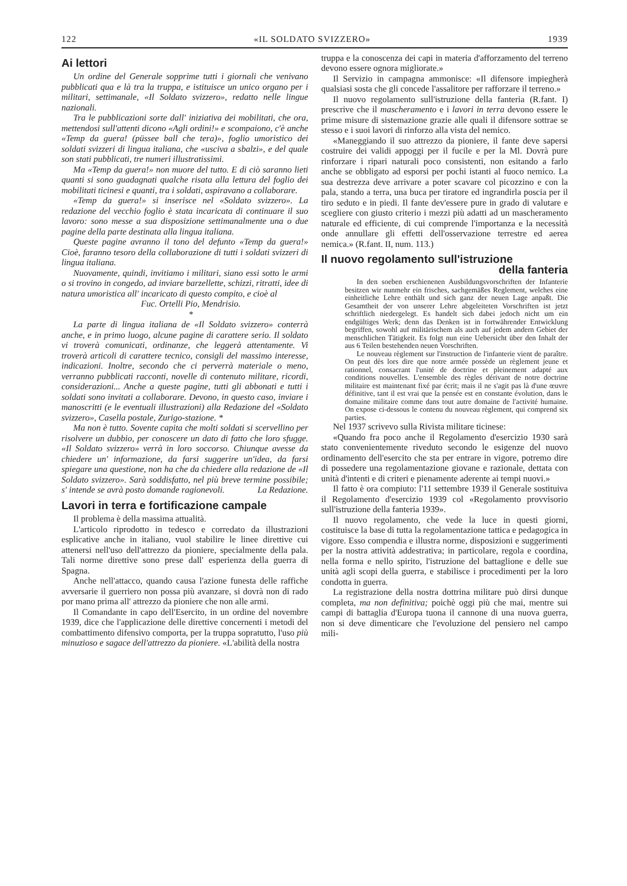122 «IL SOLDATO SVIZZERO» 1939
Ai lettori
Un ordine del Generale sopprime tutti i giornali che venivano pubblicati qua e là tra la truppa, e istituisce un unico organo per i militari, settimanale, «Il Soldato svizzero», redatto nelle lingue nazionali.
Tra le pubblicazioni sorte dall' iniziativa dei mobilitati, che ora, mettendosi sull'attenti dicono «Agli ordini!» e scompaiono, c'è anche «Temp da guera! (püssee ball che tera)», foglio umoristico dei soldati svizzeri di lingua italiana, che «usciva a sbalzi», e del quale son stati pubblicati, tre numeri illustratissimi.
Ma «Temp da guera!» non muore del tutto. E di ciò saranno lieti quanti si sono guadagnati qualche risata alla lettura del foglio dei mobilitati ticinesi e quanti, tra i soldati, aspiravano a collaborare.
«Temp da guera!» si inserisce nel «Soldato svizzero». La redazione del vecchio foglio è stata incaricata di continuare il suo lavoro: sono messe a sua disposizione settimanalmente una o due pagine della parte destinata alla lingua italiana.
Queste pagine avranno il tono del defunto «Temp da guera!» Cioè, faranno tesoro della collaborazione di tutti i soldati svizzeri di lingua italiana.
Nuovamente, quindi, invitiamo i militari, siano essi sotto le armi o si trovino in congedo, ad inviare barzellette, schizzi, ritratti, idee di natura umoristica all' incaricato di questo compito, e cioè al
Fuc. Ortelli Pio, Mendrisio.
*
La parte di lingua italiana de «Il Soldato svizzero» conterrà anche, e in primo luogo, alcune pagine di carattere serio. Il soldato vi troverà comunicati, ordinanze, che leggerà attentamente. Vi troverà articoli di carattere tecnico, consigli del massimo interesse, indicazioni. Inoltre, secondo che ci perverrà materiale o meno, verranno pubblicati racconti, novelle di contenuto militare, ricordi, considerazioni... Anche a queste pagine, tutti gli abbonati e tutti i soldati sono invitati a collaborare. Devono, in questo caso, inviare i manoscritti (e le eventuali illustrazioni) alla Redazione del «Soldato svizzero», Casella postale, Zurigo-stazione. *
Ma non è tutto. Sovente capita che molti soldati si scervellino per risolvere un dubbio, per conoscere un dato di fatto che loro sfugge. «Il Soldato svizzero» verrà in loro soccorso. Chiunque avesse da chiedere un' informazione, da farsi suggerire un'idea, da farsi spiegare una questione, non ha che da chiedere alla redazione de «Il Soldato svizzero». Sarà soddisfatto, nel più breve termine possibile; s' intende se avrà posto domande ragionevoli. La Redazione.
Lavori in terra e fortificazione campale
Il problema è della massima attualità.
L'articolo riprodotto in tedesco e corredato da illustrazioni esplicative anche in italiano, vuol stabilire le linee direttive cui attenersi nell'uso dell'attrezzo da pioniere, specialmente della pala. Tali norme direttive sono prese dall' esperienza della guerra di Spagna.
Anche nell'attacco, quando causa l'azione funesta delle raffiche avversarie il guerriero non possa più avanzare, si dovrà non di rado por mano prima all' attrezzo da pioniere che non alle armi.
Il Comandante in capo dell'Esercito, in un ordine del novembre 1939, dice che l'applicazione delle direttive concernenti i metodi del combattimento difensivo comporta, per la truppa sopratutto, l'uso più minuzioso e sagace dell'attrezzo da pioniere. «L'abilità della nostra
truppa e la conoscenza dei capi in materia d'afforzamento del terreno devono essere ognora migliorate.»
Il Servizio in campagna ammonisce: «Il difensore impiegherà qualsiasi sosta che gli concede l'assalitore per rafforzare il terreno.»
Il nuovo regolamento sull'istruzione della fanteria (R.fant. I) prescrive che il mascheramento e i lavori in terra devono essere le prime misure di sistemazione grazie alle quali il difensore sottrae se stesso e i suoi lavori di rinforzo alla vista del nemico.
«Maneggiando il suo attrezzo da pioniere, il fante deve sapersi costruire dei validi appoggi per il fucile e per la Ml. Dovrà pure rinforzare i ripari naturali poco consistenti, non esitando a farlo anche se obbligato ad esporsi per pochi istanti al fuoco nemico. La sua destrezza deve arrivare a poter scavare col picozzino e con la pala, stando a terra, una buca per tiratore ed ingrandirla poscia per il tiro seduto e in piedi. Il fante dev'essere pure in grado di valutare e scegliere con giusto criterio i mezzi più adatti ad un mascheramento naturale ed efficiente, di cui comprende l'importanza e la necessità onde annullare gli effetti dell'osservazione terrestre ed aerea nemica.» (R.fant. II, num. 113.)
Il nuovo regolamento sull'istruzione
della fanteria
In den soeben erschienenen Ausbildungsvorschriften der Infanterie besitzen wir nunmehr ein frisches, sachgemäßes Reglement, welches eine einheitliche Lehre enthält und sich ganz der neuen Lage anpaßt. Die Gesamtheit der von unserer Lehre abgeleiteten Vorschriften ist jetzt schriftlich niedergelegt. Es handelt sich dabei jedoch nicht um ein endgültiges Werk; denn das Denken ist in fortwährender Entwicklung begriffen, sowohl auf militärischem als auch auf jedem andern Gebiet der menschlichen Tätigkeit. Es folgt nun eine Uebersicht über den Inhalt der aus 6 Teilen bestehenden neuen Vorschriften.
Le nouveau règlement sur l'instruction de l'infanterie vient de paraître. On peut dès lors dire que notre armée possède un règlement jeune et rationnel, consacrant l'unité de doctrine et pleinement adapté aux conditions nouvelles. L'ensemble des règles dérivant de notre doctrine militaire est maintenant fixé par écrit; mais il ne s'agit pas là d'une œuvre définitive, tant il est vrai que la pensée est en constante évolution, dans le domaine militaire comme dans tout autre domaine de l'activité humaine. On expose ci-dessous le contenu du nouveau règlement, qui comprend six parties.
Nel 1937 scrivevo sulla Rivista militare ticinese:
«Quando fra poco anche il Regolamento d'esercizio 1930 sarà stato convenientemente riveduto secondo le esigenze del nuovo ordinamento dell'esercito che sta per entrare in vigore, potremo dire di possedere una regolamentazione giovane e razionale, dettata con unità d'intenti e di criteri e pienamente aderente ai tempi nuovi.»
Il fatto è ora compiuto: l'11 settembre 1939 il Generale sostituiva il Regolamento d'esercizio 1939 col «Regolamento provvisorio sull'istruzione della fanteria 1939».
Il nuovo regolamento, che vede la luce in questi giorni, costituisce la base di tutta la regolamentazione tattica e pedagogica in vigore. Esso compendia e illustra norme, disposizioni e suggerimenti per la nostra attività addestrativa; in particolare, regola e coordina, nella forma e nello spirito, l'istruzione del battaglione e delle sue unità agli scopi della guerra, e stabilisce i procedimenti per la loro condotta in guerra.
La registrazione della nostra dottrina militare può dirsi dunque completa, ma non definitiva; poichè oggi più che mai, mentre sui campi di battaglia d'Europa tuona il cannone di una nuova guerra, non si deve dimenticare che l'evoluzione del pensiero nel campo mili-